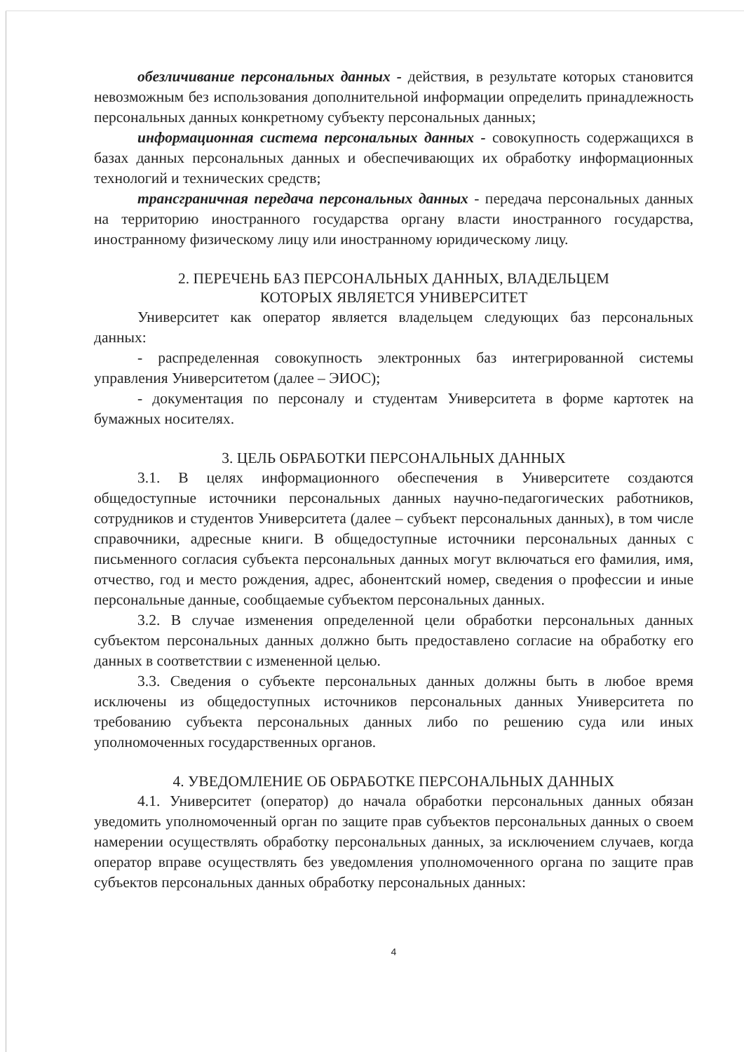обезличивание персональных данных - действия, в результате которых становится невозможным без использования дополнительной информации определить принадлежность персональных данных конкретному субъекту персональных данных;
информационная система персональных данных - совокупность содержащихся в базах данных персональных данных и обеспечивающих их обработку информационных технологий и технических средств;
трансграничная передача персональных данных - передача персональных данных на территорию иностранного государства органу власти иностранного государства, иностранному физическому лицу или иностранному юридическому лицу.
2. ПЕРЕЧЕНЬ БАЗ ПЕРСОНАЛЬНЫХ ДАННЫХ, ВЛАДЕЛЬЦЕМ
КОТОРЫХ ЯВЛЯЕТСЯ УНИВЕРСИТЕТ
Университет как оператор является владельцем следующих баз персональных данных:
- распределенная совокупность электронных баз интегрированной системы управления Университетом (далее – ЭИОС);
- документация по персоналу и студентам Университета в форме картотек на бумажных носителях.
3. ЦЕЛЬ ОБРАБОТКИ ПЕРСОНАЛЬНЫХ ДАННЫХ
3.1. В целях информационного обеспечения в Университете создаются общедоступные источники персональных данных научно-педагогических работников, сотрудников и студентов Университета (далее – субъект персональных данных), в том числе справочники, адресные книги. В общедоступные источники персональных данных с письменного согласия субъекта персональных данных могут включаться его фамилия, имя, отчество, год и место рождения, адрес, абонентский номер, сведения о профессии и иные персональные данные, сообщаемые субъектом персональных данных.
3.2. В случае изменения определенной цели обработки персональных данных субъектом персональных данных должно быть предоставлено согласие на обработку его данных в соответствии с измененной целью.
3.3. Сведения о субъекте персональных данных должны быть в любое время исключены из общедоступных источников персональных данных Университета по требованию субъекта персональных данных либо по решению суда или иных уполномоченных государственных органов.
4. УВЕДОМЛЕНИЕ ОБ ОБРАБОТКЕ ПЕРСОНАЛЬНЫХ ДАННЫХ
4.1. Университет (оператор) до начала обработки персональных данных обязан уведомить уполномоченный орган по защите прав субъектов персональных данных о своем намерении осуществлять обработку персональных данных, за исключением случаев, когда оператор вправе осуществлять без уведомления уполномоченного органа по защите прав субъектов персональных данных обработку персональных данных:
4